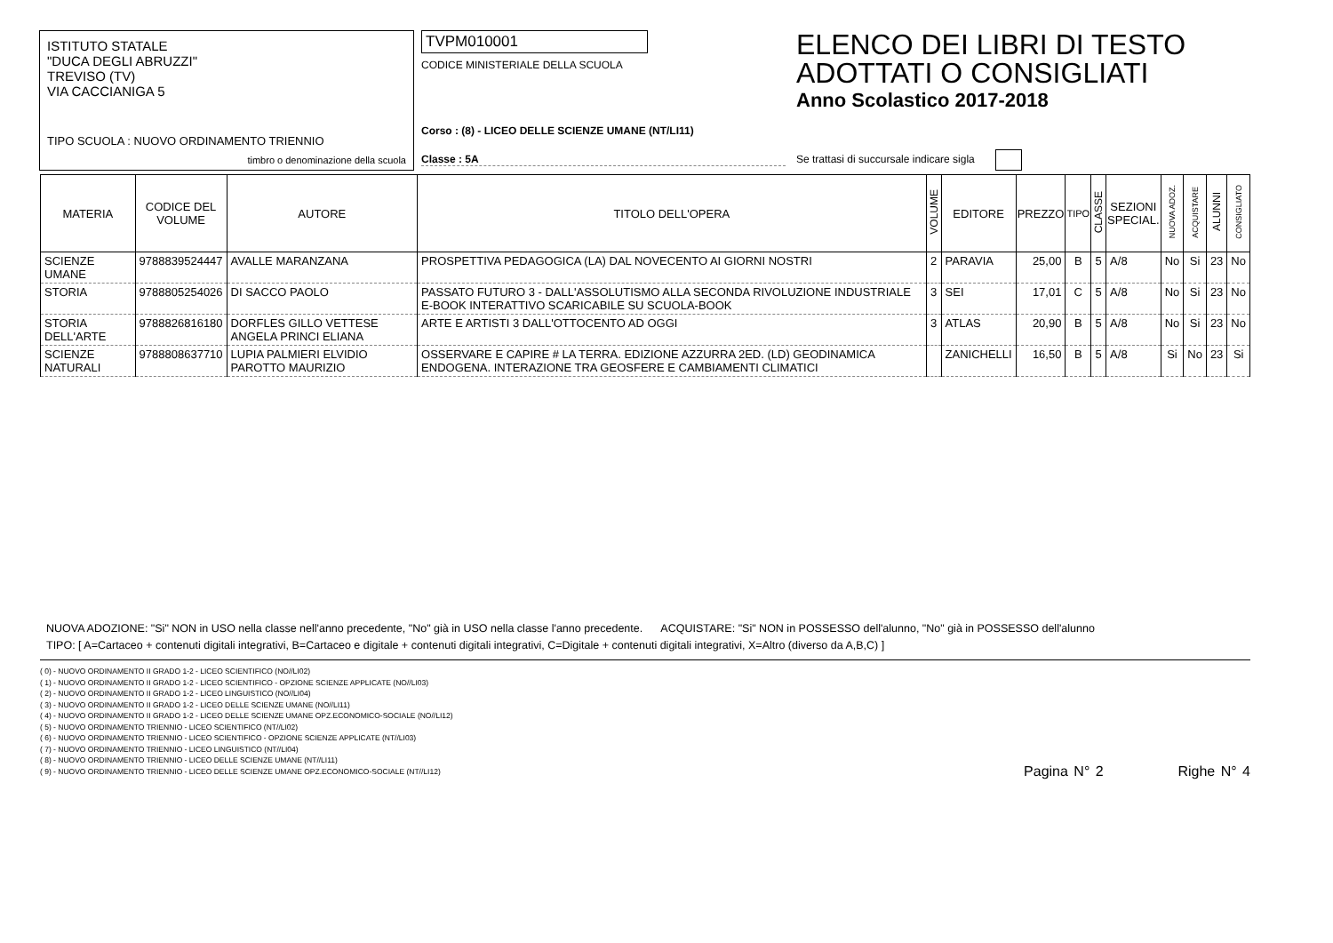ISTITUTO STATALE
"DUCA DEGLI ABRUZZI"
TREVISO (TV)
VIA CACCIANIGA 5
TIPO SCUOLA : NUOVO ORDINAMENTO TRIENNIO
timbro o denominazione della scuola
TVPM010001
CODICE MINISTERIALE DELLA SCUOLA
Corso : (8) - LICEO DELLE SCIENZE UMANE (NT/LI11)
Classe : 5A
ELENCO DEI LIBRI DI TESTO
ADOTTATI O CONSIGLIATI
Anno Scolastico 2017-2018
Se trattasi di succursale indicare sigla
| MATERIA | CODICE DEL VOLUME | AUTORE | TITOLO DELL'OPERA | VOLUME | EDITORE | PREZZO | TIPO | CLASSE | SEZIONI SPECIAL. | NUOVA ADOZ. | ACQUISTARE | ALUNNI | CONSIGLIATO |
| --- | --- | --- | --- | --- | --- | --- | --- | --- | --- | --- | --- | --- | --- |
| SCIENZE UMANE | 9788839524447 | AVALLE MARANZANA | PROSPETTIVA PEDAGOGICA (LA) DAL NOVECENTO AI GIORNI NOSTRI | 2 | PARAVIA | 25,00 | B | 5 | A/8 | No | Si | 23 | No |
| STORIA | 9788805254026 | DI SACCO PAOLO | PASSATO FUTURO 3 - DALL'ASSOLUTISMO ALLA SECONDA RIVOLUZIONE INDUSTRIALE E-BOOK INTERATTIVO SCARICABILE SU SCUOLA-BOOK | 3 | SEI | 17,01 | C | 5 | A/8 | No | Si | 23 | No |
| STORIA DELL'ARTE | 9788826816180 | DORFLES GILLO VETTESE ANGELA PRINCI ELIANA | ARTE E ARTISTI 3 DALL'OTTOCENTO AD OGGI | 3 | ATLAS | 20,90 | B | 5 | A/8 | No | Si | 23 | No |
| SCIENZE NATURALI | 9788808637710 | LUPIA PALMIERI ELVIDIO PAROTTO MAURIZIO | OSSERVARE E CAPIRE # LA TERRA. EDIZIONE AZZURRA 2ED. (LD) GEODINAMICA ENDOGENA. INTERAZIONE TRA GEOSFERE E CAMBIAMENTI CLIMATICI | | ZANICHELLI | 16,50 | B | 5 | A/8 | Si | No | 23 | Si |
NUOVA ADOZIONE: "Si" NON in USO nella classe nell'anno precedente, "No" già in USO nella classe l'anno precedente. ACQUISTARE: "Si" NON in POSSESSO dell'alunno, "No" già in POSSESSO dell'alunno
TIPO: [ A=Cartaceo + contenuti digitali integrativi, B=Cartaceo e digitale + contenuti digitali integrativi, C=Digitale + contenuti digitali integrativi, X=Altro (diverso da A,B,C) ]
( 0) - NUOVO ORDINAMENTO II GRADO 1-2 - LICEO SCIENTIFICO (NO//LI02)
( 1) - NUOVO ORDINAMENTO II GRADO 1-2 - LICEO SCIENTIFICO - OPZIONE SCIENZE APPLICATE (NO//LI03)
( 2) - NUOVO ORDINAMENTO II GRADO 1-2 - LICEO LINGUISTICO (NO//LI04)
( 3) - NUOVO ORDINAMENTO II GRADO 1-2 - LICEO DELLE SCIENZE UMANE (NO//LI11)
( 4) - NUOVO ORDINAMENTO II GRADO 1-2 - LICEO DELLE SCIENZE UMANE OPZ.ECONOMICO-SOCIALE (NO//LI12)
( 5) - NUOVO ORDINAMENTO TRIENNIO - LICEO SCIENTIFICO (NT//LI02)
( 6) - NUOVO ORDINAMENTO TRIENNIO - LICEO SCIENTIFICO - OPZIONE SCIENZE APPLICATE (NT//LI03)
( 7) - NUOVO ORDINAMENTO TRIENNIO - LICEO LINGUISTICO (NT//LI04)
( 8) - NUOVO ORDINAMENTO TRIENNIO - LICEO DELLE SCIENZE UMANE (NT//LI11)
( 9) - NUOVO ORDINAMENTO TRIENNIO - LICEO DELLE SCIENZE UMANE OPZ.ECONOMICO-SOCIALE (NT//LI12)
Pagina N° 2 Righe N° 4